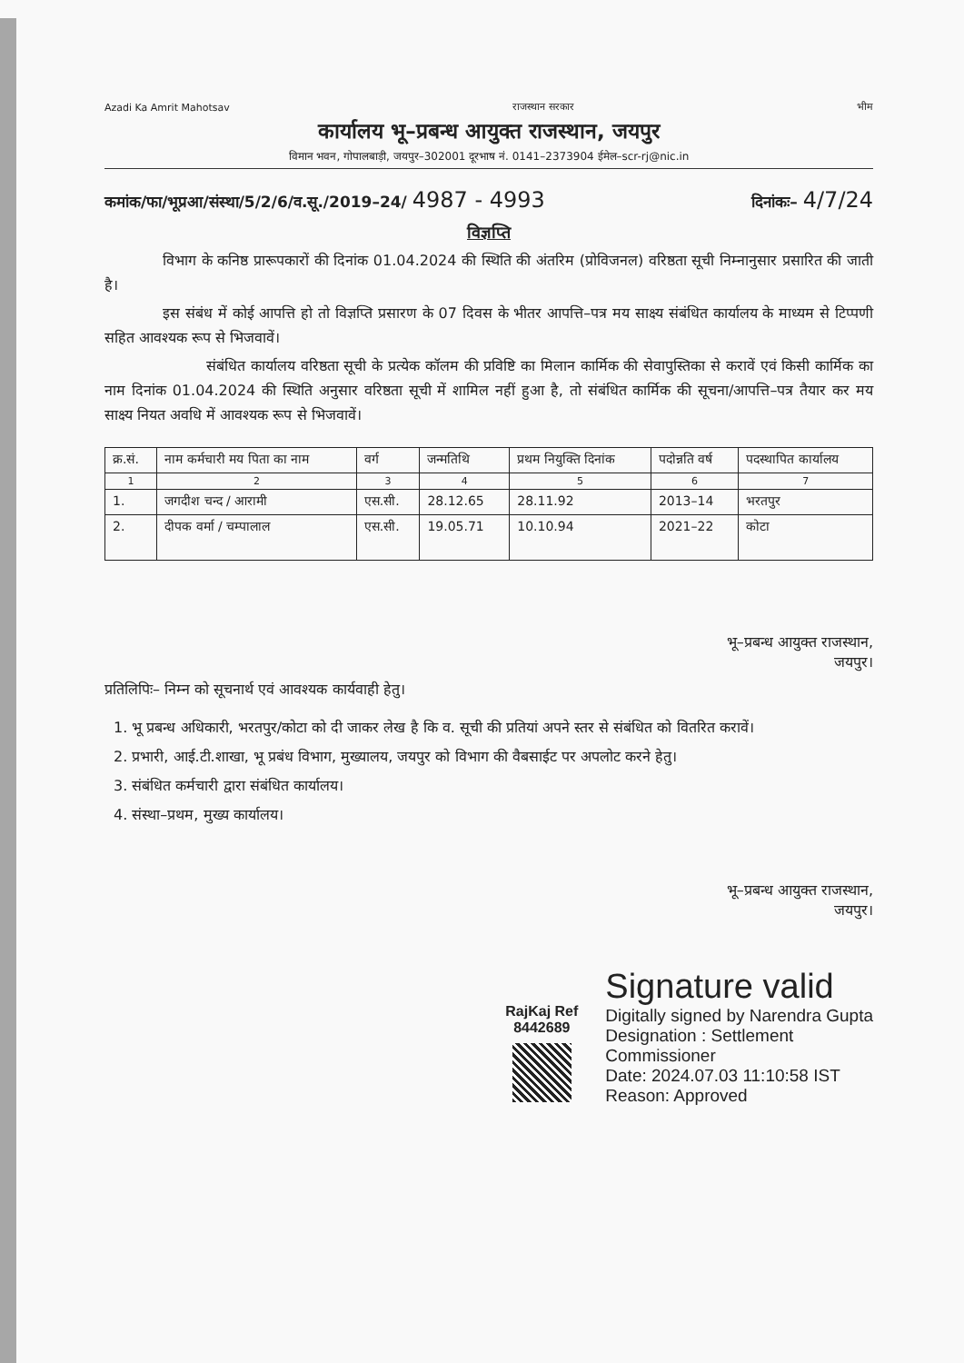Azadi Ka Amrit Mahotsav
राजस्थान सरकार
भीम
कार्यालय भू–प्रबन्ध आयुक्त राजस्थान, जयपुर
विमान भवन, गोपालबाड़ी, जयपुर–302001 दूरभाष नं. 0141–2373904 ईमेल–scr-rj@nic.in
कमांक/फा/भूप्रआ/संस्था/5/2/6/व.सू./2019–24/ 4987 - 4993 दिनांकः– 4/7/24
विज्ञप्ति
    विभाग के कनिष्ठ प्रारूपकारों की दिनांक 01.04.2024 की स्थिति की अंतरिम (प्रोविजनल) वरिष्ठता सूची निम्नानुसार प्रसारित की जाती है।
    इस संबंध में कोई आपत्ति हो तो विज्ञप्ति प्रसारण के 07 दिवस के भीतर आपत्ति–पत्र मय साक्ष्य संबंधित कार्यालय के माध्यम से टिप्पणी सहित आवश्यक रूप से भिजवावें।
       संबंधित कार्यालय वरिष्ठता सूची के प्रत्येक कॉलम की प्रविष्टि का मिलान कार्मिक की सेवापुस्तिका से करावें एवं किसी कार्मिक का नाम दिनांक 01.04.2024 की स्थिति अनुसार वरिष्ठता सूची में शामिल नहीं हुआ है, तो संबंधित कार्मिक की सूचना/आपत्ति–पत्र तैयार कर मय साक्ष्य नियत अवधि में आवश्यक रूप से भिजवावें।
| क्र.सं. | नाम कर्मचारी मय पिता का नाम | वर्ग | जन्मतिथि | प्रथम नियुक्ति दिनांक | पदोन्नति वर्ष | पदस्थापित कार्यालय |
| --- | --- | --- | --- | --- | --- | --- |
| 1 | 2 | 3 | 4 | 5 | 6 | 7 |
| 1. | जगदीश चन्द / आरामी | एस.सी. | 28.12.65 | 28.11.92 | 2013–14 | भरतपुर |
| 2. | दीपक वर्मा / चम्पालाल | एस.सी. | 19.05.71 | 10.10.94 | 2021–22 | कोटा |
भू–प्रबन्ध आयुक्त राजस्थान,
जयपुर।
प्रतिलिपिः– निम्न को सूचनार्थ एवं आवश्यक कार्यवाही हेतु।
1. भू प्रबन्ध अधिकारी, भरतपुर/कोटा को दी जाकर लेख है कि व. सूची की प्रतियां अपने स्तर से संबंधित को वितरित करावें।
2. प्रभारी, आई.टी.शाखा, भू प्रबंध विभाग, मुख्यालय, जयपुर को विभाग की वैबसाईट पर अपलोट करने हेतु।
3. संबंधित कर्मचारी द्वारा संबंधित कार्यालय।
4. संस्था–प्रथम, मुख्य कार्यालय।
भू–प्रबन्ध आयुक्त राजस्थान,
जयपुर।
RajKaj Ref
8442689
Signature valid
Digitally signed by Narendra Gupta
Designation : Settlement
Commissioner
Date: 2024.07.03 11:10:58 IST
Reason: Approved